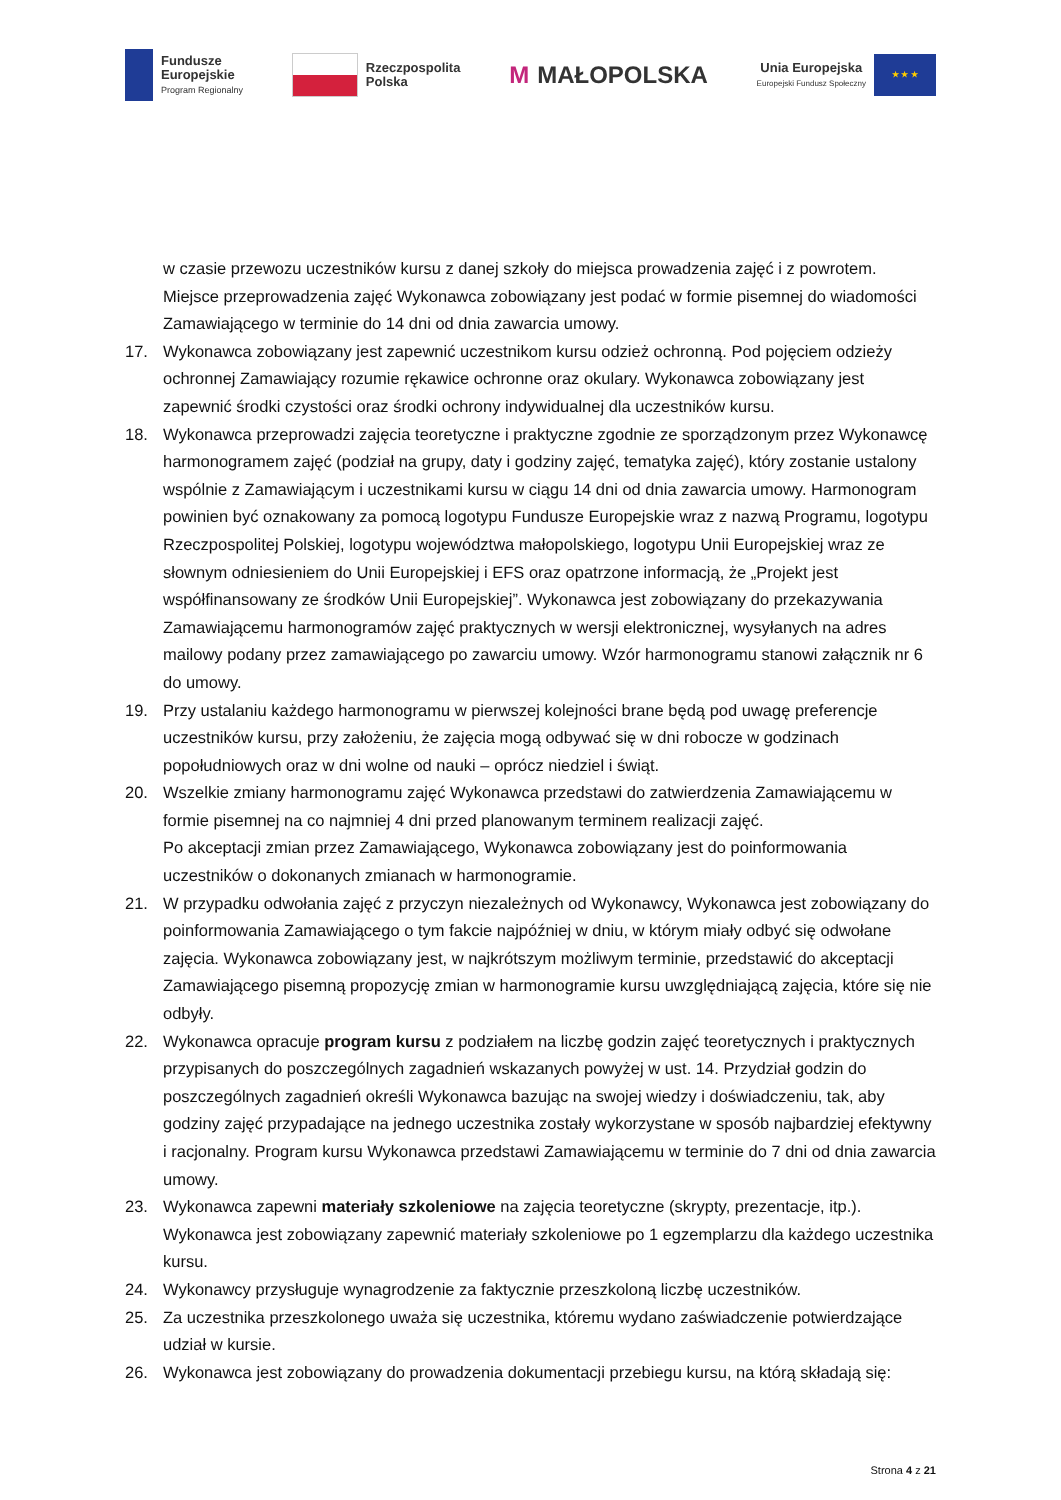Fundusze
Europejskie
Program Regionalny
Rzeczpospolita
Polska
M MAŁOPOLSKA
Unia Europejska
Europejski Fundusz Społeczny
★ ★ ★
w czasie przewozu uczestników kursu z danej szkoły do miejsca prowadzenia zajęć i z powrotem. Miejsce przeprowadzenia zajęć Wykonawca zobowiązany jest podać w formie pisemnej do wiadomości Zamawiającego w terminie do 14 dni od dnia zawarcia umowy.
17. Wykonawca zobowiązany jest zapewnić uczestnikom kursu odzież ochronną. Pod pojęciem odzieży ochronnej Zamawiający rozumie rękawice ochronne oraz okulary. Wykonawca zobowiązany jest zapewnić środki czystości oraz środki ochrony indywidualnej dla uczestników kursu.
18. Wykonawca przeprowadzi zajęcia teoretyczne i praktyczne zgodnie ze sporządzonym przez Wykonawcę harmonogramem zajęć (podział na grupy, daty i godziny zajęć, tematyka zajęć), który zostanie ustalony wspólnie z Zamawiającym i uczestnikami kursu w ciągu 14 dni od dnia zawarcia umowy. Harmonogram powinien być oznakowany za pomocą logotypu Fundusze Europejskie wraz z nazwą Programu, logotypu Rzeczpospolitej Polskiej, logotypu województwa małopolskiego, logotypu Unii Europejskiej wraz ze słownym odniesieniem do Unii Europejskiej i EFS oraz opatrzone informacją, że „Projekt jest współfinansowany ze środków Unii Europejskiej”. Wykonawca jest zobowiązany do przekazywania Zamawiającemu harmonogramów zajęć praktycznych w wersji elektronicznej, wysyłanych na adres mailowy podany przez zamawiającego po zawarciu umowy. Wzór harmonogramu stanowi załącznik nr 6 do umowy.
19. Przy ustalaniu każdego harmonogramu w pierwszej kolejności brane będą pod uwagę preferencje uczestników kursu, przy założeniu, że zajęcia mogą odbywać się w dni robocze w godzinach popołudniowych oraz w dni wolne od nauki – oprócz niedziel i świąt.
20. Wszelkie zmiany harmonogramu zajęć Wykonawca przedstawi do zatwierdzenia Zamawiającemu w formie pisemnej na co najmniej 4 dni przed planowanym terminem realizacji zajęć.
Po akceptacji zmian przez Zamawiającego, Wykonawca zobowiązany jest do poinformowania uczestników o dokonanych zmianach w harmonogramie.
21. W przypadku odwołania zajęć z przyczyn niezależnych od Wykonawcy, Wykonawca jest zobowiązany do poinformowania Zamawiającego o tym fakcie najpóźniej w dniu, w którym miały odbyć się odwołane zajęcia. Wykonawca zobowiązany jest, w najkrótszym możliwym terminie, przedstawić do akceptacji Zamawiającego pisemną propozycję zmian w harmonogramie kursu uwzględniającą zajęcia, które się nie odbyły.
22. Wykonawca opracuje program kursu z podziałem na liczbę godzin zajęć teoretycznych i praktycznych przypisanych do poszczególnych zagadnień wskazanych powyżej w ust. 14. Przydział godzin do poszczególnych zagadnień określi Wykonawca bazując na swojej wiedzy i doświadczeniu, tak, aby godziny zajęć przypadające na jednego uczestnika zostały wykorzystane w sposób najbardziej efektywny i racjonalny. Program kursu Wykonawca przedstawi Zamawiającemu w terminie do 7 dni od dnia zawarcia umowy.
23. Wykonawca zapewni materiały szkoleniowe na zajęcia teoretyczne (skrypty, prezentacje, itp.). Wykonawca jest zobowiązany zapewnić materiały szkoleniowe po 1 egzemplarzu dla każdego uczestnika kursu.
24. Wykonawcy przysługuje wynagrodzenie za faktycznie przeszkoloną liczbę uczestników.
25. Za uczestnika przeszkolonego uważa się uczestnika, któremu wydano zaświadczenie potwierdzające udział w kursie.
26. Wykonawca jest zobowiązany do prowadzenia dokumentacji przebiegu kursu, na którą składają się:
Strona 4 z 21